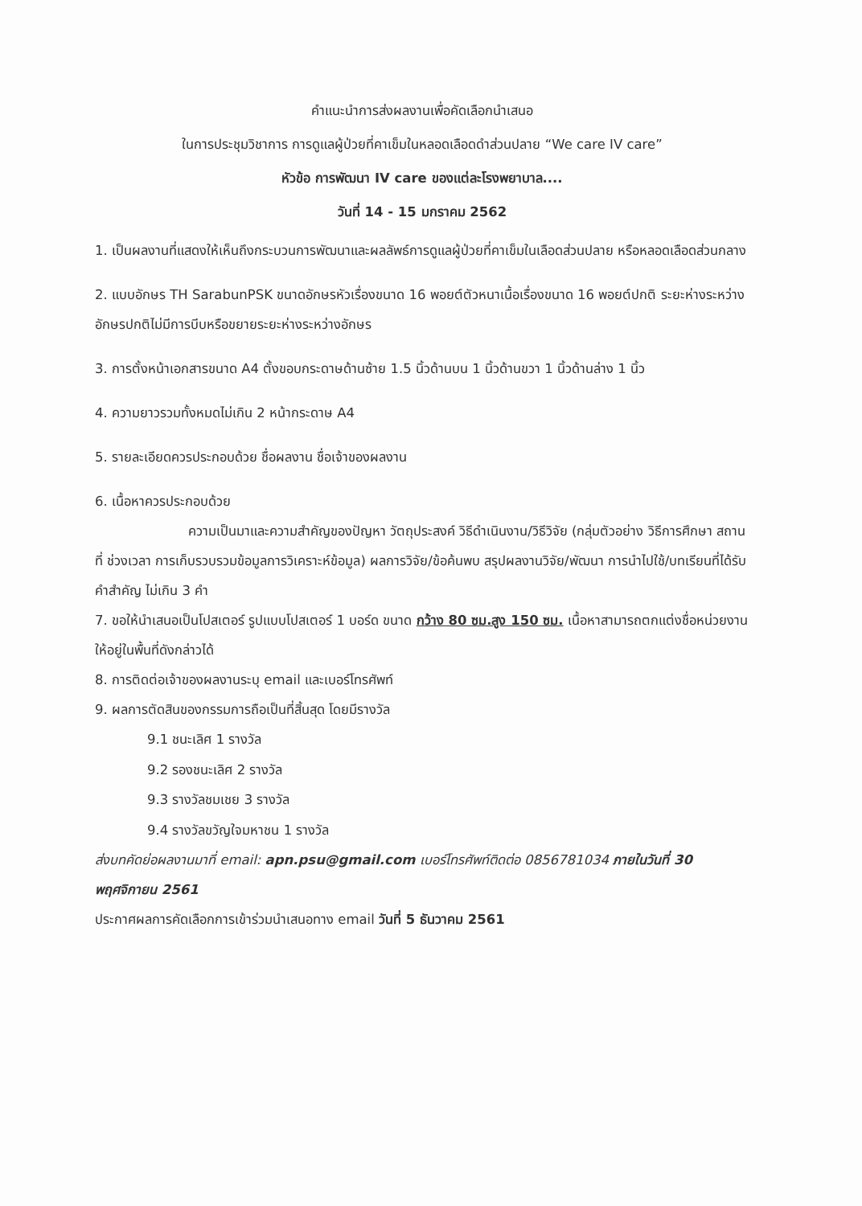คำแนะนำการส่งผลงานเพื่อคัดเลือกนำเสนอ
ในการประชุมวิชาการ การดูแลผู้ป่วยที่คาเข็มในหลอดเลือดดำส่วนปลาย “We care IV care”
หัวข้อ การพัฒนา IV care ของแต่ละโรงพยาบาล....
วันที่ 14 - 15 มกราคม 2562
1. เป็นผลงานที่แสดงให้เห็นถึงกระบวนการพัฒนาและผลลัพธ์การดูแลผู้ป่วยที่คาเข็มในเลือดส่วนปลาย หรือหลอดเลือดส่วนกลาง
2. แบบอักษร TH SarabunPSK ขนาดอักษรหัวเรื่องขนาด 16 พอยต์ตัวหนาเนื้อเรื่องขนาด 16 พอยต์ปกติ ระยะห่างระหว่างอักษรปกติไม่มีการบีบหรือขยายระยะห่างระหว่างอักษร
3. การตั้งหน้าเอกสารขนาด A4 ตั้งขอบกระดาษด้านซ้าย 1.5 นิ้วด้านบน 1 นิ้วด้านขวา 1 นิ้วด้านล่าง 1 นิ้ว
4. ความยาวรวมทั้งหมดไม่เกิน 2 หน้ากระดาษ A4
5. รายละเอียดควรประกอบด้วย ชื่อผลงาน ชื่อเจ้าของผลงาน
6. เนื้อหาควรประกอบด้วย
ความเป็นมาและความสำคัญของปัญหา วัตถุประสงค์ วิธีดำเนินงาน/วิธีวิจัย (กลุ่มตัวอย่าง วิธีการศึกษา สถานที่ ช่วงเวลา การเก็บรวบรวมข้อมูลการวิเคราะห์ข้อมูล) ผลการวิจัย/ข้อค้นพบ สรุปผลงานวิจัย/พัฒนา การนำไปใช้/บทเรียนที่ได้รับ คำสำคัญ ไม่เกิน 3 คำ
7. ขอให้นำเสนอเป็นโปสเตอร์ รูปแบบโปสเตอร์ 1 บอร์ด ขนาด กว้าง 80 ซม.สูง 150 ซม. เนื้อหาสามารถตกแต่งชื่อหน่วยงานให้อยู่ในพื้นที่ดังกล่าวได้
8. การติดต่อเจ้าของผลงานระบุ email และเบอร์โทรศัพท์
9. ผลการตัดสินของกรรมการถือเป็นที่สิ้นสุด โดยมีรางวัล
9.1 ชนะเลิศ 1 รางวัล
9.2 รองชนะเลิศ 2 รางวัล
9.3 รางวัลชมเชย 3 รางวัล
9.4 รางวัลขวัญใจมหาชน 1 รางวัล
ส่งบทคัดย่อผลงานมาที่ email: apn.psu@gmail.com เบอร์โทรศัพท์ติดต่อ 0856781034 ภายในวันที่ 30 พฤศจิกายน 2561
ประกาศผลการคัดเลือกการเข้าร่วมนำเสนอทาง email วันที่ 5 ธันวาคม 2561